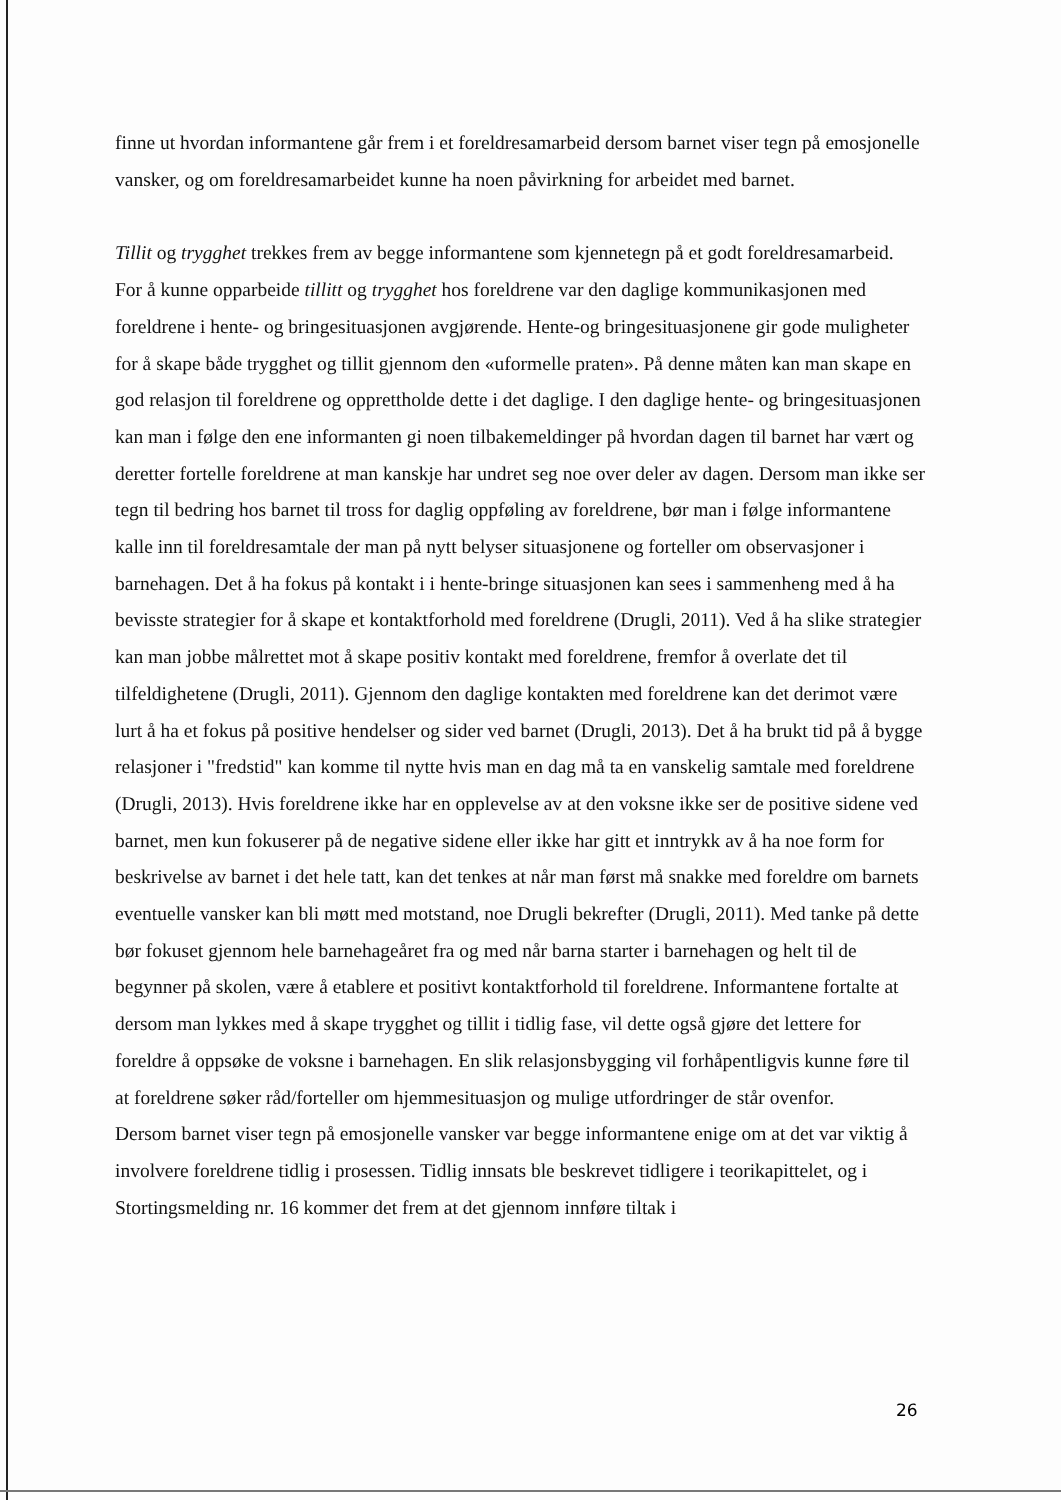finne ut hvordan informantene går frem i et foreldresamarbeid dersom barnet viser tegn på emosjonelle vansker, og om foreldresamarbeidet kunne ha noen påvirkning for arbeidet med barnet.
Tillit og trygghet trekkes frem av begge informantene som kjennetegn på et godt foreldresamarbeid. For å kunne opparbeide tillitt og trygghet hos foreldrene var den daglige kommunikasjonen med foreldrene i hente- og bringesituasjonen avgjørende. Hente-og bringesituasjonene gir gode muligheter for å skape både trygghet og tillit gjennom den «uformelle praten». På denne måten kan man skape en god relasjon til foreldrene og opprettholde dette i det daglige. I den daglige hente- og bringesituasjonen kan man i følge den ene informanten gi noen tilbakemeldinger på hvordan dagen til barnet har vært og deretter fortelle foreldrene at man kanskje har undret seg noe over deler av dagen. Dersom man ikke ser tegn til bedring hos barnet til tross for daglig oppføling av foreldrene, bør man i følge informantene kalle inn til foreldresamtale der man på nytt belyser situasjonene og forteller om observasjoner i barnehagen. Det å ha fokus på kontakt i i hente-bringe situasjonen kan sees i sammenheng med å ha bevisste strategier for å skape et kontaktforhold med foreldrene (Drugli, 2011). Ved å ha slike strategier kan man jobbe målrettet mot å skape positiv kontakt med foreldrene, fremfor å overlate det til tilfeldighetene (Drugli, 2011). Gjennom den daglige kontakten med foreldrene kan det derimot være lurt å ha et fokus på positive hendelser og sider ved barnet (Drugli, 2013). Det å ha brukt tid på å bygge relasjoner i "fredstid" kan komme til nytte hvis man en dag må ta en vanskelig samtale med foreldrene (Drugli, 2013). Hvis foreldrene ikke har en opplevelse av at den voksne ikke ser de positive sidene ved barnet, men kun fokuserer på de negative sidene eller ikke har gitt et inntrykk av å ha noe form for beskrivelse av barnet i det hele tatt, kan det tenkes at når man først må snakke med foreldre om barnets eventuelle vansker kan bli møtt med motstand, noe Drugli bekrefter (Drugli, 2011). Med tanke på dette bør fokuset gjennom hele barnehageåret fra og med når barna starter i barnehagen og helt til de begynner på skolen, være å etablere et positivt kontaktforhold til foreldrene. Informantene fortalte at dersom man lykkes med å skape trygghet og tillit i tidlig fase, vil dette også gjøre det lettere for foreldre å oppsøke de voksne i barnehagen. En slik relasjonsbygging vil forhåpentligvis kunne føre til at foreldrene søker råd/forteller om hjemmesituasjon og mulige utfordringer de står ovenfor.
Dersom barnet viser tegn på emosjonelle vansker var begge informantene enige om at det var viktig å involvere foreldrene tidlig i prosessen. Tidlig innsats ble beskrevet tidligere i teorikapittelet, og i Stortingsmelding nr. 16 kommer det frem at det gjennom innføre tiltak i
26